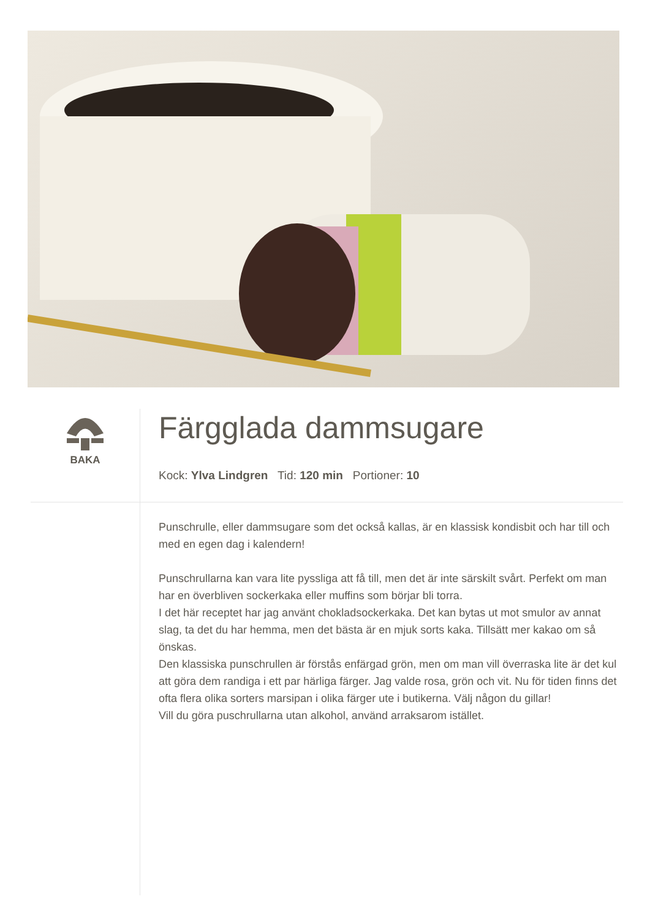BAKA
Färgglada dammsugare
Kock: Ylva Lindgren Tid: 120 min Portioner: 10
Punschrulle, eller dammsugare som det också kallas, är en klassisk kondisbit och har till och med en egen dag i kalendern!
Punschrullarna kan vara lite pyssliga att få till, men det är inte särskilt svårt. Perfekt om man har en överbliven sockerkaka eller muffins som börjar bli torra.
I det här receptet har jag använt chokladsockerkaka. Det kan bytas ut mot smulor av annat slag, ta det du har hemma, men det bästa är en mjuk sorts kaka. Tillsätt mer kakao om så önskas.
Den klassiska punschrullen är förstås enfärgad grön, men om man vill överraska lite är det kul att göra dem randiga i ett par härliga färger. Jag valde rosa, grön och vit. Nu för tiden finns det ofta flera olika sorters marsipan i olika färger ute i butikerna. Välj någon du gillar!
Vill du göra puschrullarna utan alkohol, använd arraksarom istället.